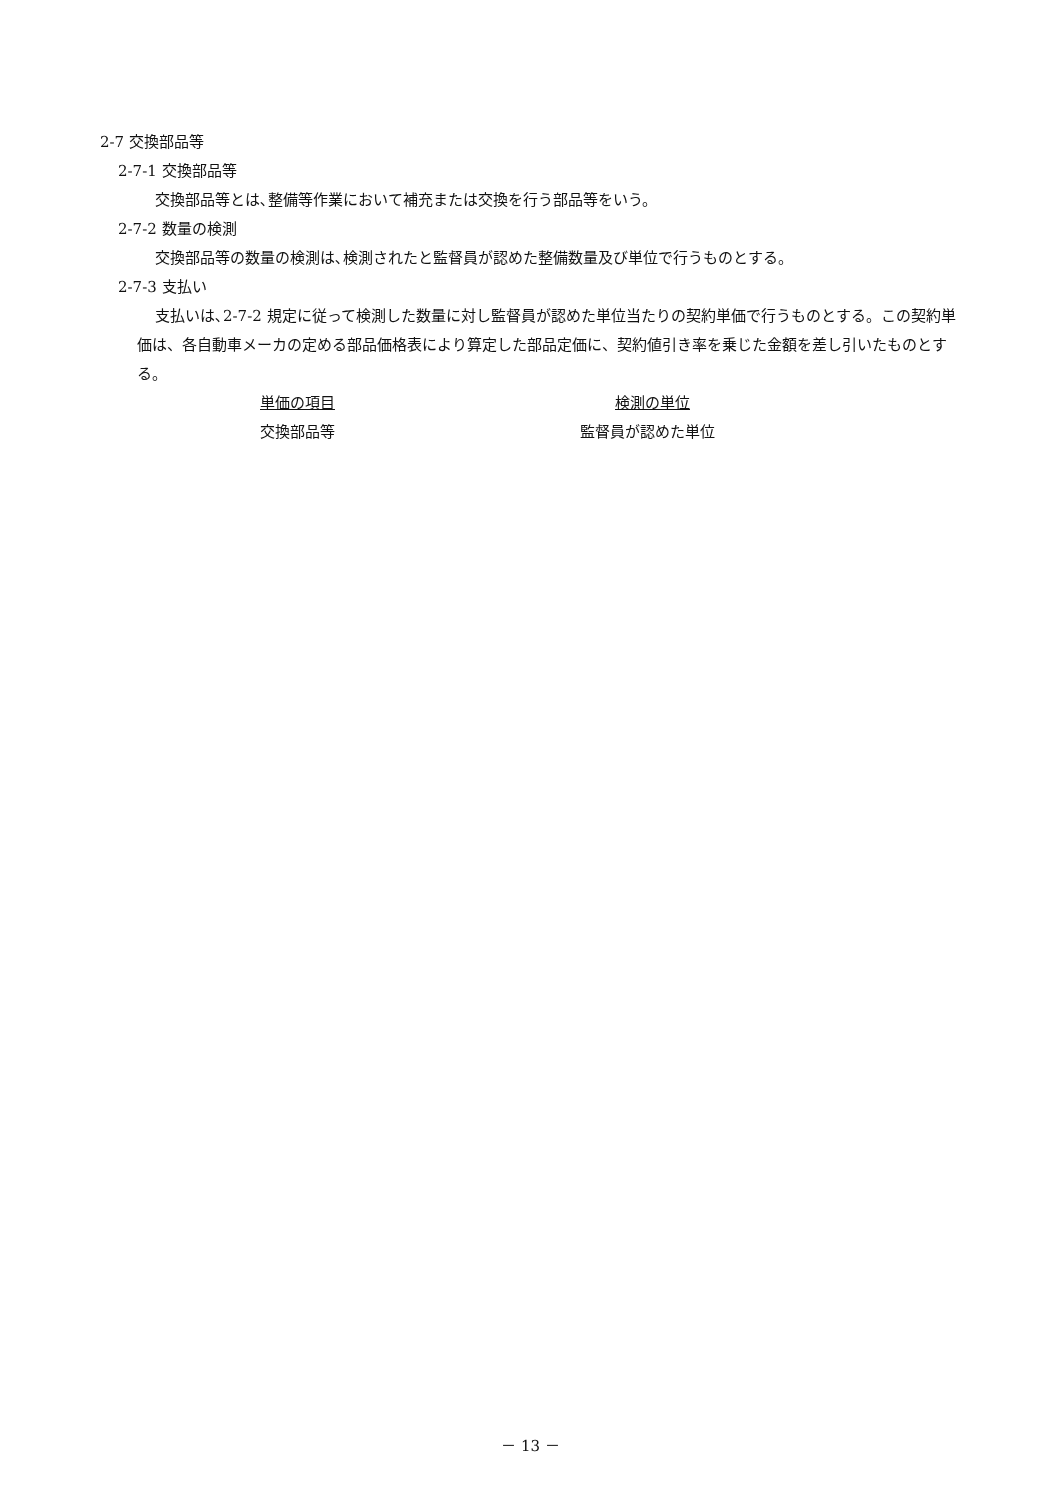2-7 交換部品等
2-7-1 交換部品等
交換部品等とは､整備等作業において補充または交換を行う部品等をいう。
2-7-2 数量の検測
交換部品等の数量の検測は､検測されたと監督員が認めた整備数量及び単位で行うものとする。
2-7-3 支払い
支払いは､2-7-2 規定に従って検測した数量に対し監督員が認めた単位当たりの契約単価で行うものとする。この契約単価は、各自動車メーカの定める部品価格表により算定した部品定価に、契約値引き率を乗じた金額を差し引いたものとする。
| 単価の項目 | 検測の単位 |
| 交換部品等 | 監督員が認めた単位 |
－ 13 －